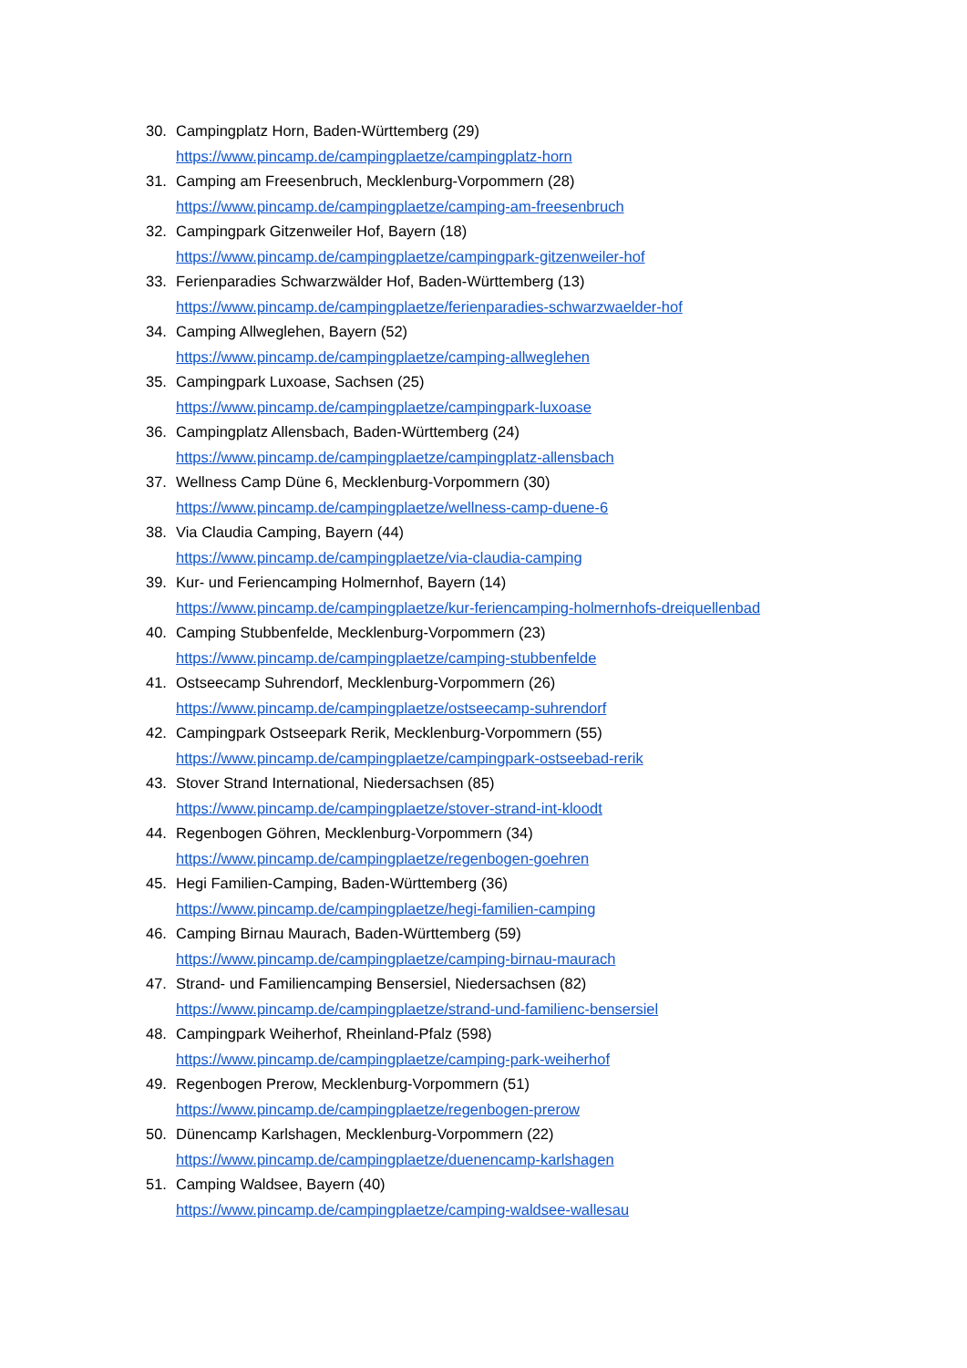30. Campingplatz Horn, Baden-Württemberg (29)
https://www.pincamp.de/campingplaetze/campingplatz-horn
31. Camping am Freesenbruch, Mecklenburg-Vorpommern (28)
https://www.pincamp.de/campingplaetze/camping-am-freesenbruch
32. Campingpark Gitzenweiler Hof, Bayern (18)
https://www.pincamp.de/campingplaetze/campingpark-gitzenweiler-hof
33. Ferienparadies Schwarzwälder Hof, Baden-Württemberg (13)
https://www.pincamp.de/campingplaetze/ferienparadies-schwarzwaelder-hof
34. Camping Allweglehen, Bayern (52)
https://www.pincamp.de/campingplaetze/camping-allweglehen
35. Campingpark Luxoase, Sachsen (25)
https://www.pincamp.de/campingplaetze/campingpark-luxoase
36. Campingplatz Allensbach, Baden-Württemberg (24)
https://www.pincamp.de/campingplaetze/campingplatz-allensbach
37. Wellness Camp Düne 6, Mecklenburg-Vorpommern (30)
https://www.pincamp.de/campingplaetze/wellness-camp-duene-6
38. Via Claudia Camping, Bayern (44)
https://www.pincamp.de/campingplaetze/via-claudia-camping
39. Kur- und Feriencamping Holmernhof, Bayern (14)
https://www.pincamp.de/campingplaetze/kur-feriencamping-holmernhofs-dreiquellenbad
40. Camping Stubbenfelde, Mecklenburg-Vorpommern (23)
https://www.pincamp.de/campingplaetze/camping-stubbenfelde
41. Ostseecamp Suhrendorf, Mecklenburg-Vorpommern (26)
https://www.pincamp.de/campingplaetze/ostseecamp-suhrendorf
42. Campingpark Ostseepark Rerik, Mecklenburg-Vorpommern (55)
https://www.pincamp.de/campingplaetze/campingpark-ostseebad-rerik
43. Stover Strand International, Niedersachsen (85)
https://www.pincamp.de/campingplaetze/stover-strand-int-kloodt
44. Regenbogen Göhren, Mecklenburg-Vorpommern (34)
https://www.pincamp.de/campingplaetze/regenbogen-goehren
45. Hegi Familien-Camping, Baden-Württemberg (36)
https://www.pincamp.de/campingplaetze/hegi-familien-camping
46. Camping Birnau Maurach, Baden-Württemberg (59)
https://www.pincamp.de/campingplaetze/camping-birnau-maurach
47. Strand- und Familiencamping Bensersiel, Niedersachsen (82)
https://www.pincamp.de/campingplaetze/strand-und-familienc-bensersiel
48. Campingpark Weiherhof, Rheinland-Pfalz (598)
https://www.pincamp.de/campingplaetze/camping-park-weiherhof
49. Regenbogen Prerow, Mecklenburg-Vorpommern (51)
https://www.pincamp.de/campingplaetze/regenbogen-prerow
50. Dünencamp Karlshagen, Mecklenburg-Vorpommern (22)
https://www.pincamp.de/campingplaetze/duenencamp-karlshagen
51. Camping Waldsee, Bayern (40)
https://www.pincamp.de/campingplaetze/camping-waldsee-wallesau